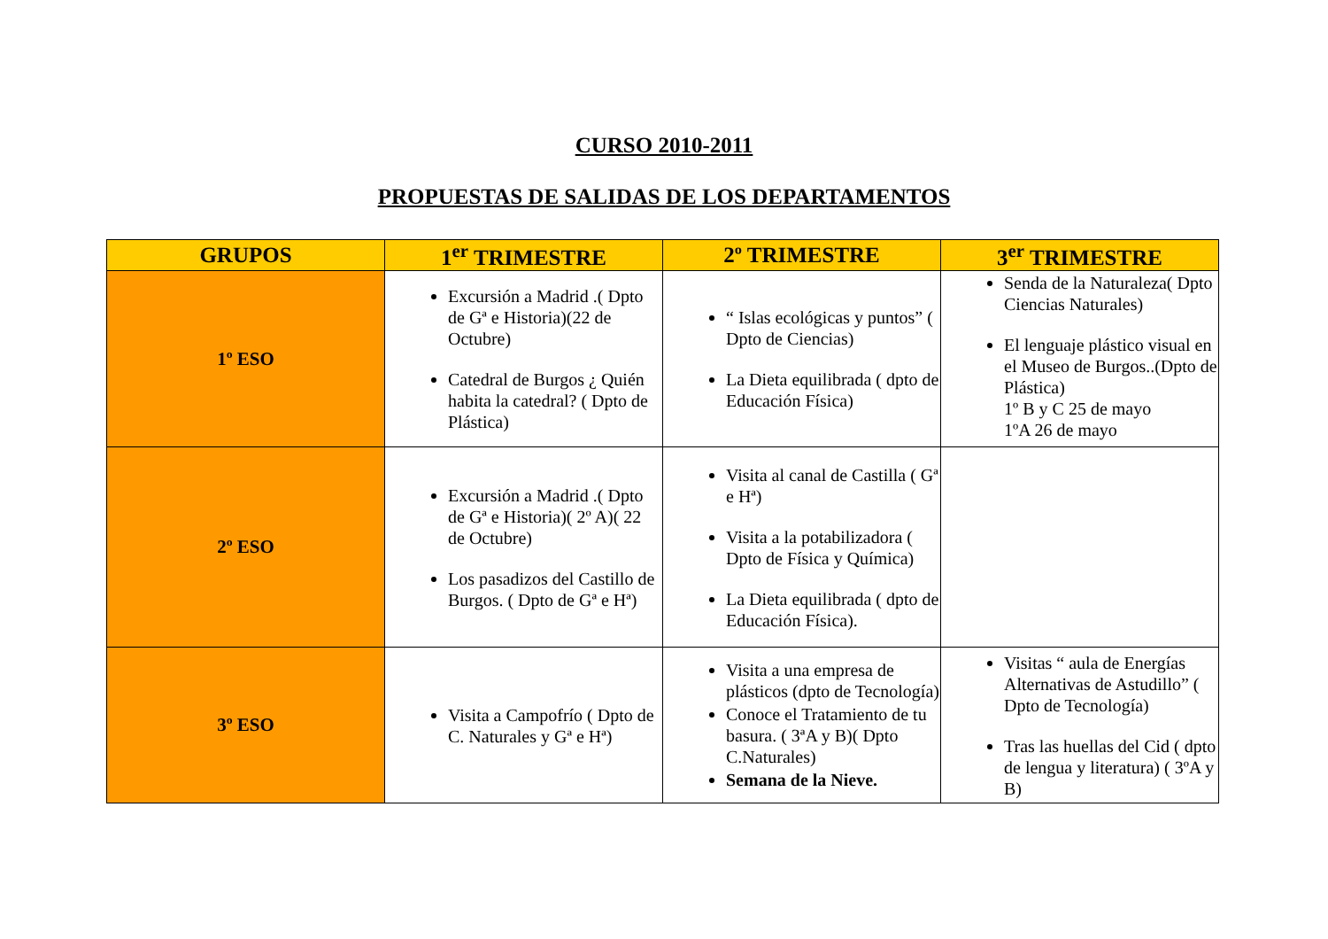CURSO 2010-2011
PROPUESTAS DE SALIDAS DE LOS DEPARTAMENTOS
| GRUPOS | 1<sup>er</sup> TRIMESTRE | 2º TRIMESTRE | 3<sup>er</sup> TRIMESTRE |
| --- | --- | --- | --- |
| 1º ESO | Excursión a Madrid .( Dpto de Gª e Historia)(22 de Octubre) Catedral de Burgos ¿ Quién habita la catedral? ( Dpto de Plástica) | “ Islas ecológicas y puntos” ( Dpto de Ciencias) La Dieta equilibrada ( dpto de Educación Física) | Senda de la Naturaleza( Dpto Ciencias Naturales) El lenguaje plástico visual en el Museo de Burgos..(Dpto de Plástica) 1º B y C 25 de mayo 1ºA 26 de mayo |
| 2º ESO | Excursión a Madrid .( Dpto de Gª e Historia)( 2º A)( 22 de Octubre) Los pasadizos del Castillo de Burgos. ( Dpto de Gª e Hª) | Visita al canal de Castilla ( Gª e Hª) Visita a la potabilizadora ( Dpto de Física y Química) La Dieta equilibrada ( dpto de Educación Física). | |
| 3º ESO | Visita a Campofrío ( Dpto de C. Naturales y Gª e Hª) | Visita a una empresa de plásticos (dpto de Tecnología) Conoce el Tratamiento de tu basura. ( 3ªA y B)( Dpto C.Naturales) Semana de la Nieve. | Visitas “ aula de Energías Alternativas de Astudillo” ( Dpto de Tecnología) Tras las huellas del Cid ( dpto de lengua y literatura) ( 3ºA y B) |